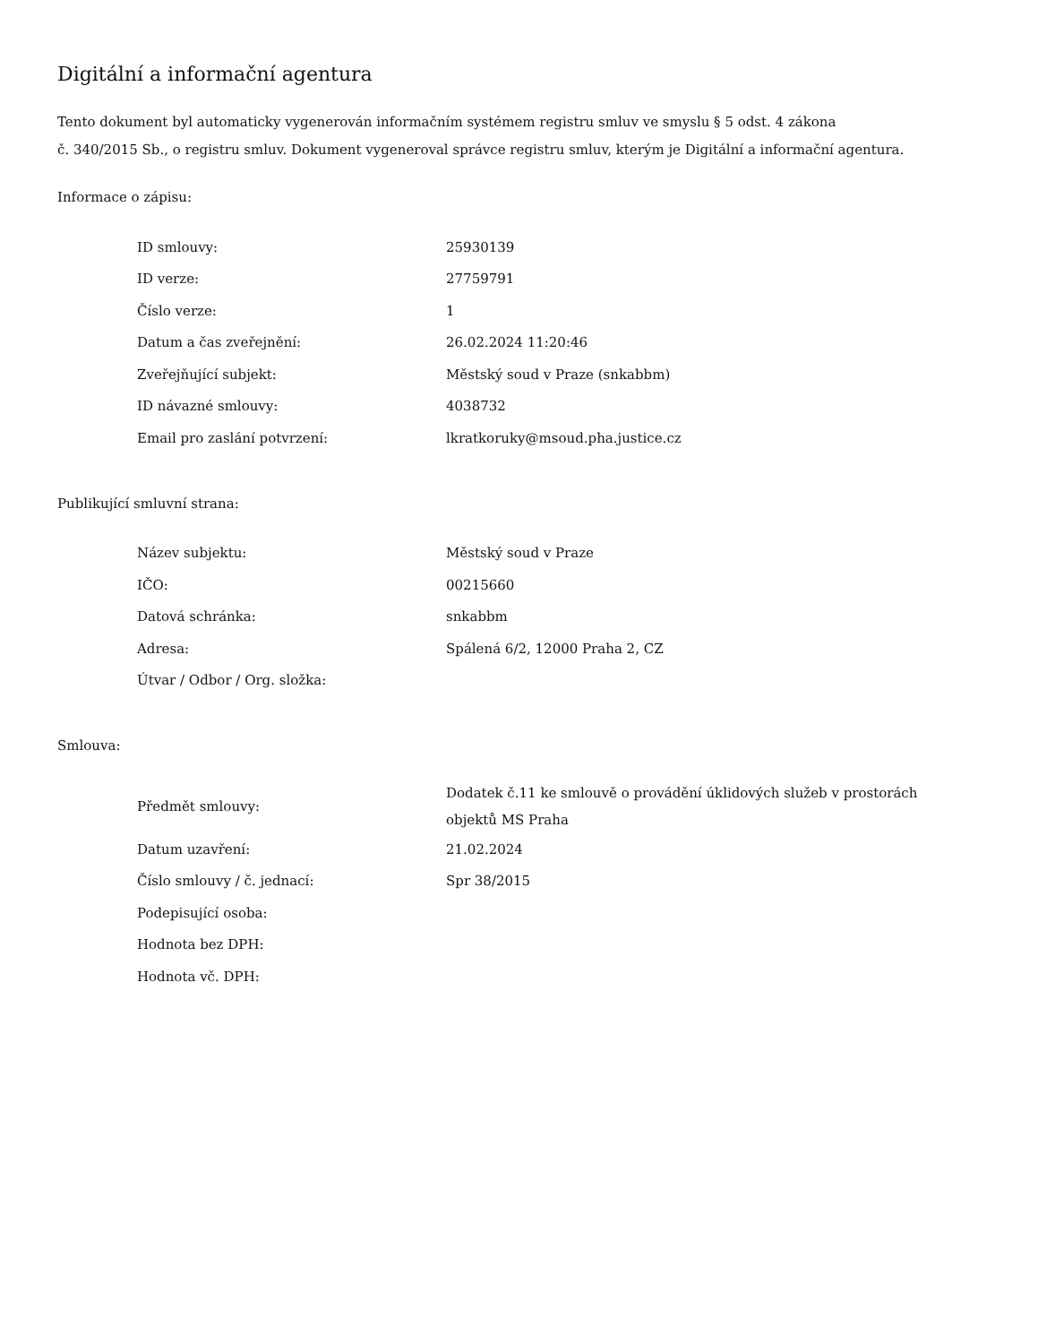Digitální a informační agentura
Tento dokument byl automaticky vygenerován informačním systémem registru smluv ve smyslu § 5 odst. 4 zákona
č. 340/2015 Sb., o registru smluv. Dokument vygeneroval správce registru smluv, kterým je Digitální a informační agentura.
Informace o zápisu:
| ID smlouvy: | 25930139 |
| ID verze: | 27759791 |
| Číslo verze: | 1 |
| Datum a čas zveřejnění: | 26.02.2024 11:20:46 |
| Zveřejňující subjekt: | Městský soud v Praze (snkabbm) |
| ID návazné smlouvy: | 4038732 |
| Email pro zaslání potvrzení: | lkratkoruky@msoud.pha.justice.cz |
Publikující smluvní strana:
| Název subjektu: | Městský soud v Praze |
| IČO: | 00215660 |
| Datová schránka: | snkabbm |
| Adresa: | Spálená 6/2, 12000 Praha 2, CZ |
| Útvar / Odbor / Org. složka: | |
Smlouva:
| Předmět smlouvy: | Dodatek č.11 ke smlouvě o provádění úklidových služeb v prostorách objektů MS Praha |
| Datum uzavření: | 21.02.2024 |
| Číslo smlouvy / č. jednací: | Spr 38/2015 |
| Podepisující osoba: | |
| Hodnota bez DPH: | |
| Hodnota vč. DPH: | |